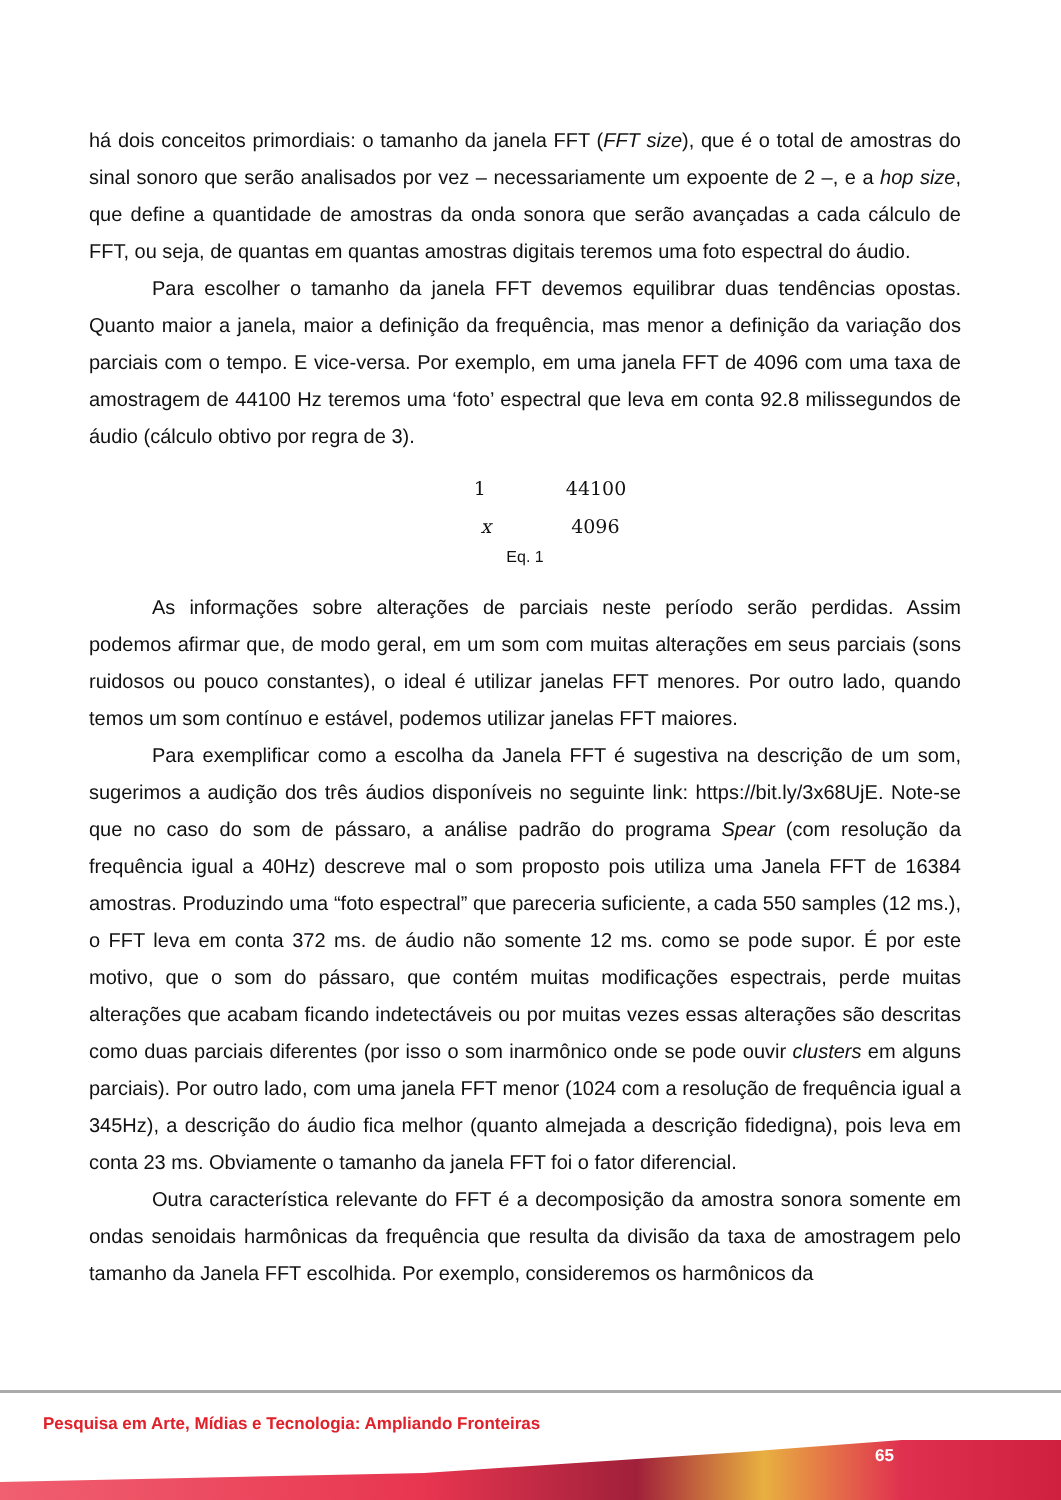há dois conceitos primordiais: o tamanho da janela FFT (FFT size), que é o total de amostras do sinal sonoro que serão analisados por vez – necessariamente um expoente de 2 –, e a hop size, que define a quantidade de amostras da onda sonora que serão avançadas a cada cálculo de FFT, ou seja, de quantas em quantas amostras digitais teremos uma foto espectral do áudio.
Para escolher o tamanho da janela FFT devemos equilibrar duas tendências opostas. Quanto maior a janela, maior a definição da frequência, mas menor a definição da variação dos parciais com o tempo. E vice-versa. Por exemplo, em uma janela FFT de 4096 com uma taxa de amostragem de 44100 Hz teremos uma ‘foto’ espectral que leva em conta 92.8 milissegundos de áudio (cálculo obtivo por regra de 3).
1 44100
x 4096
Eq. 1
As informações sobre alterações de parciais neste período serão perdidas. Assim podemos afirmar que, de modo geral, em um som com muitas alterações em seus parciais (sons ruidosos ou pouco constantes), o ideal é utilizar janelas FFT menores. Por outro lado, quando temos um som contínuo e estável, podemos utilizar janelas FFT maiores.
Para exemplificar como a escolha da Janela FFT é sugestiva na descrição de um som, sugerimos a audição dos três áudios disponíveis no seguinte link: https://bit.ly/3x68UjE. Note-se que no caso do som de pássaro, a análise padrão do programa Spear (com resolução da frequência igual a 40Hz) descreve mal o som proposto pois utiliza uma Janela FFT de 16384 amostras. Produzindo uma “foto espectral” que pareceria suficiente, a cada 550 samples (12 ms.), o FFT leva em conta 372 ms. de áudio não somente 12 ms. como se pode supor. É por este motivo, que o som do pássaro, que contém muitas modificações espectrais, perde muitas alterações que acabam ficando indetectáveis ou por muitas vezes essas alterações são descritas como duas parciais diferentes (por isso o som inarmônico onde se pode ouvir clusters em alguns parciais). Por outro lado, com uma janela FFT menor (1024 com a resolução de frequência igual a 345Hz), a descrição do áudio fica melhor (quanto almejada a descrição fidedigna), pois leva em conta 23 ms. Obviamente o tamanho da janela FFT foi o fator diferencial.
Outra característica relevante do FFT é a decomposição da amostra sonora somente em ondas senoidais harmônicas da frequência que resulta da divisão da taxa de amostragem pelo tamanho da Janela FFT escolhida. Por exemplo, consideremos os harmônicos da
Pesquisa em Arte, Mídias e Tecnologia: Ampliando Fronteiras
65